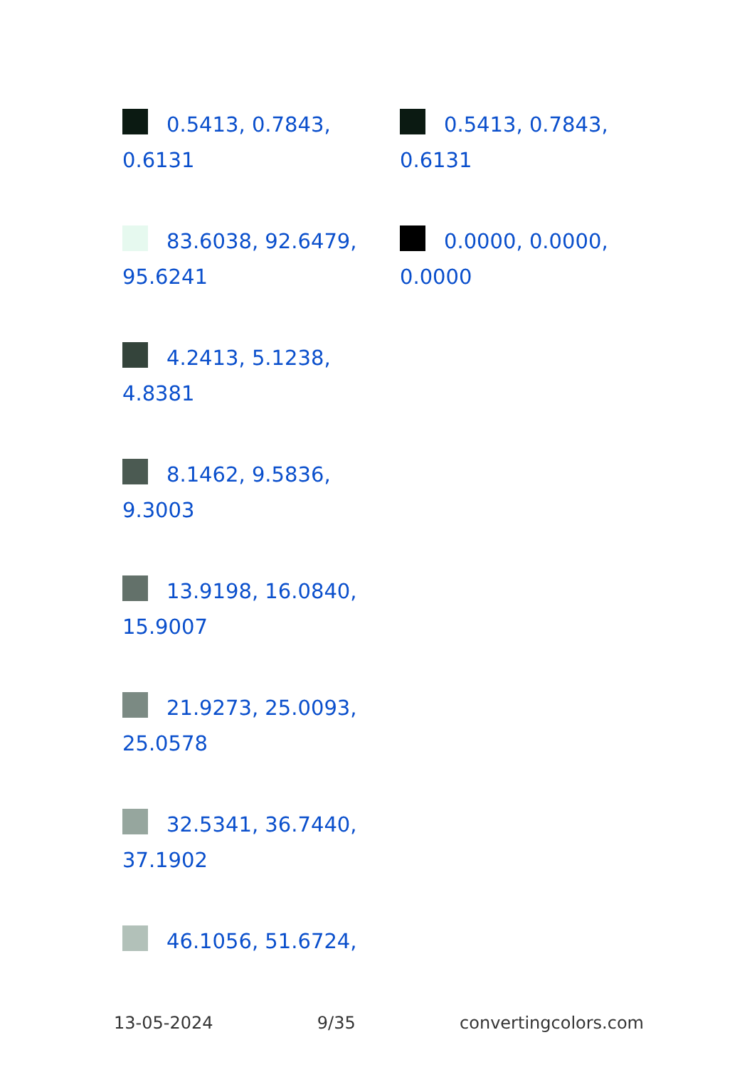0.5413, 0.7843, 0.6131
0.5413, 0.7843, 0.6131
83.6038, 92.6479, 95.6241
0.0000, 0.0000, 0.0000
4.2413, 5.1238, 4.8381
8.1462, 9.5836, 9.3003
13.9198, 16.0840, 15.9007
21.9273, 25.0093, 25.0578
32.5341, 36.7440, 37.1902
46.1056, 51.6724,
13-05-2024 9/35 convertingcolors.com